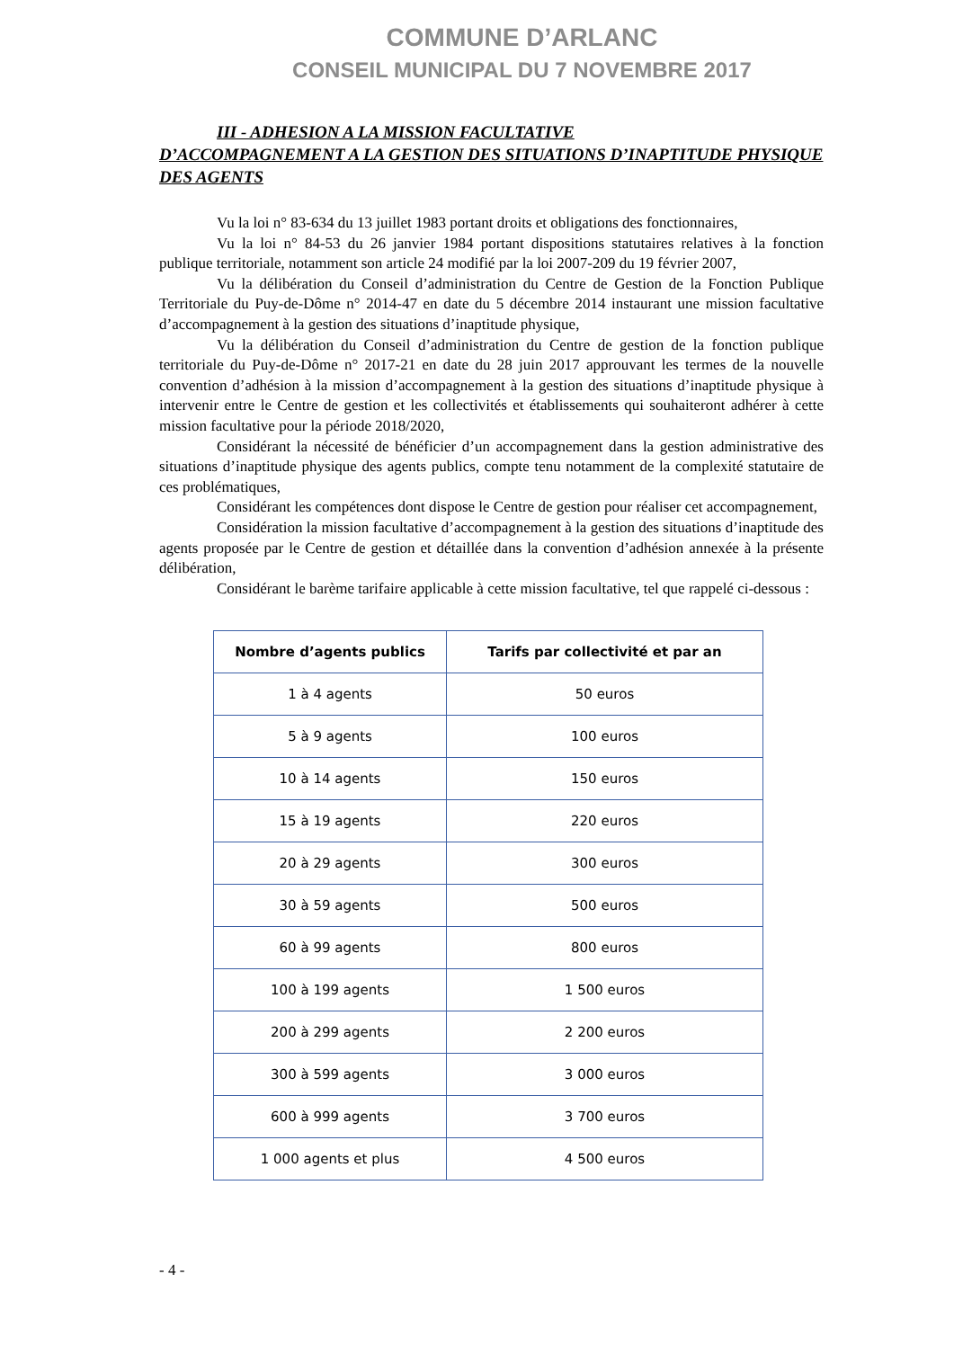COMMUNE D’ARLANC
CONSEIL MUNICIPAL DU 7 NOVEMBRE 2017
III - ADHESION A LA MISSION FACULTATIVE
D’ACCOMPAGNEMENT A LA GESTION DES SITUATIONS D’INAPTITUDE PHYSIQUE DES AGENTS
Vu la loi n° 83-634 du 13 juillet 1983 portant droits et obligations des fonctionnaires,
Vu la loi n° 84-53 du 26 janvier 1984 portant dispositions statutaires relatives à la fonction publique territoriale, notamment son article 24 modifié par la loi 2007-209 du 19 février 2007,
Vu la délibération du Conseil d’administration du Centre de Gestion de la Fonction Publique Territoriale du Puy-de-Dôme n° 2014-47 en date du 5 décembre 2014 instaurant une mission facultative d’accompagnement à la gestion des situations d’inaptitude physique,
Vu la délibération du Conseil d’administration du Centre de gestion de la fonction publique territoriale du Puy-de-Dôme n° 2017-21 en date du 28 juin 2017 approuvant les termes de la nouvelle convention d’adhésion à la mission d’accompagnement à la gestion des situations d’inaptitude physique à intervenir entre le Centre de gestion et les collectivités et établissements qui souhaiteront adhérer à cette mission facultative pour la période 2018/2020,
Considérant la nécessité de bénéficier d’un accompagnement dans la gestion administrative des situations d’inaptitude physique des agents publics, compte tenu notamment de la complexité statutaire de ces problématiques,
Considérant les compétences dont dispose le Centre de gestion pour réaliser cet accompagnement,
Considération la mission facultative d’accompagnement à la gestion des situations d’inaptitude des agents proposée par le Centre de gestion et détaillée dans la convention d’adhésion annexée à la présente délibération,
Considérant le barème tarifaire applicable à cette mission facultative, tel que rappelé ci-dessous :
| Nombre d’agents publics | Tarifs par collectivité et par an |
| --- | --- |
| 1 à 4 agents | 50 euros |
| 5 à 9 agents | 100 euros |
| 10 à 14 agents | 150 euros |
| 15 à 19 agents | 220 euros |
| 20 à 29 agents | 300 euros |
| 30 à 59 agents | 500 euros |
| 60 à 99 agents | 800 euros |
| 100 à 199 agents | 1 500 euros |
| 200 à 299 agents | 2 200 euros |
| 300 à 599 agents | 3 000 euros |
| 600 à 999 agents | 3 700 euros |
| 1 000 agents et plus | 4 500 euros |
- 4 -